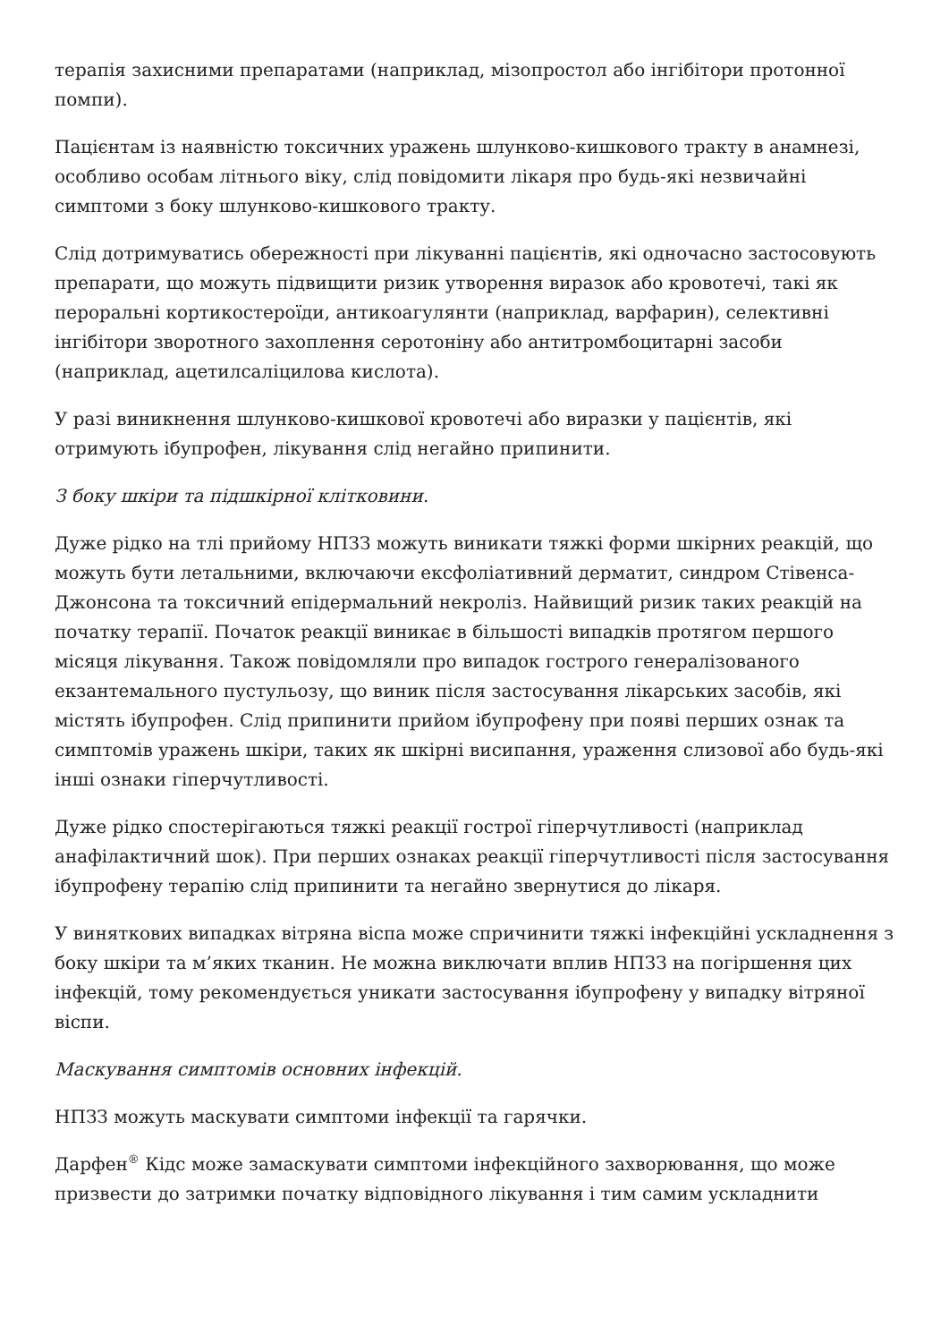терапія захисними препаратами (наприклад, мізопростол або інгібітори протонної помпи).
Пацієнтам із наявністю токсичних уражень шлунково-кишкового тракту в анамнезі, особливо особам літнього віку, слід повідомити лікаря про будь-які незвичайні симптоми з боку шлунково-кишкового тракту.
Слід дотримуватись обережності при лікуванні пацієнтів, які одночасно застосовують препарати, що можуть підвищити ризик утворення виразок або кровотечі, такі як пероральні кортикостероїди, антикоагулянти (наприклад, варфарин), селективні інгібітори зворотного захоплення серотоніну або антитромбоцитарні засоби (наприклад, ацетилсаліцилова кислота).
У разі виникнення шлунково-кишкової кровотечі або виразки у пацієнтів, які отримують ібупрофен, лікування слід негайно припинити.
З боку шкіри та підшкірної клітковини.
Дуже рідко на тлі прийому НПЗЗ можуть виникати тяжкі форми шкірних реакцій, що можуть бути летальними, включаючи ексфоліативний дерматит, синдром Стівенса-Джонсона та токсичний епідермальний некроліз. Найвищий ризик таких реакцій на початку терапії. Початок реакції виникає в більшості випадків протягом першого місяця лікування. Також повідомляли про випадок гострого генералізованого екзантемального пустульозу, що виник після застосування лікарських засобів, які містять ібупрофен. Слід припинити прийом ібупрофену при появі перших ознак та симптомів уражень шкіри, таких як шкірні висипання, ураження слизової або будь-які інші ознаки гіперчутливості.
Дуже рідко спостерігаються тяжкі реакції гострої гіперчутливості (наприклад анафілактичний шок). При перших ознаках реакції гіперчутливості після застосування ібупрофену терапію слід припинити та негайно звернутися до лікаря.
У виняткових випадках вітряна віспа може спричинити тяжкі інфекційні ускладнення з боку шкіри та м’яких тканин. Не можна виключати вплив НПЗЗ на погіршення цих інфекцій, тому рекомендується уникати застосування ібупрофену у випадку вітряної віспи.
Маскування симптомів основних інфекцій.
НПЗЗ можуть маскувати симптоми інфекції та гарячки.
Дарфен<sup>®</sup> Кідс може замаскувати симптоми інфекційного захворювання, що може призвести до затримки початку відповідного лікування і тим самим ускладнити